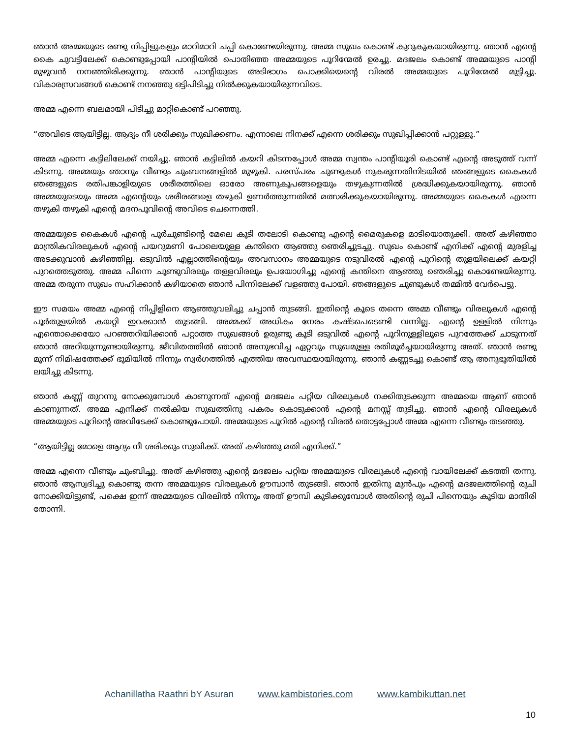ഞാൻ അമ്മയുടെ രണ്ടു നിപ്പിളുകളും മാറിമാറി ചപ്പി കൊണ്ടേയിരുന്നു. അമ്മ സുഖം കൊണ്ട് കുറുകുകയായിരുന്നു. ഞാൻ എന്റെ കൈ ചുവട്ടിലേക്ക് കൊണ്ടുപ്പോയി പാന്റിയിൽ പൊതിഞ്ഞ അമ്മയുടെ പൂറിന്മേൽ ഉരച്ചു. മദജലം കൊണ്ട് അമ്മയുടെ പാന്റി മുഴുവൻ നനഞ്ഞിരിക്കുന്നു. ഞാൻ പാന്റിയുടെ അടിഭാഗം പൊക്കിയെന്റെ വിരൽ അമ്മയുടെ പൂറിന്മേൽ മുട്ടിച്ചു. വികാരസ്രവങ്ങൾ കൊണ്ട് നനഞ്ഞു ഒട്ടിപിടിച്ചു നിൽക്കുകയായിരുന്നവിടെ.
അമ്മ എന്നെ ബലമായി പിടിച്ചു മാറ്റികൊണ്ട് പറഞ്ഞു.
“അവിടെ ആയിട്ടില്ല. ആദ്യം നീ ശരിക്കും സുഖിക്കണം. എന്നാലെ നിനക്ക് എന്നെ ശരിക്കും സുഖിപ്പിക്കാൻ പറ്റുള്ളൂ.”
അമ്മ എന്നെ കട്ടിലിലേക്ക് നയിച്ചു. ഞാൻ കട്ടിലിൽ കയറി കിടന്നപ്പോൾ അമ്മ സ്വന്തം പാന്റിയൂരി കൊണ്ട് എന്റെ അടുത്ത് വന്ന് കിടന്നു. അമ്മയും ഞാനും വീണ്ടും ചുംബനങ്ങളിൽ മുഴുകി. പരസ്പരം ചുണ്ടുകൾ നുകരുന്നതിനിടയിൽ ഞങ്ങളുടെ കൈകൾ ഞങ്ങളുടെ രതിപങ്കാളിയുടെ ശരീരത്തിലെ ഓരോ അണുകൂപങ്ങളെയും തഴുകുന്നതിൽ ശ്രദ്ധിക്കുകയായിരുന്നു. ഞാൻ അമ്മയുടെയും അമ്മ എന്റെയും ശരീരങ്ങളെ തഴുകി ഉണർത്തുന്നതിൽ മത്സരിക്കുകയായിരുന്നു. അമ്മയുടെ കൈകൾ എന്നെ തഴുകി തഴുകി എന്റെ മദനപൂവിന്റെ അവിടെ ചെന്നെത്തി.
അമ്മയുടെ കൈകൾ എന്റെ പൂർചുണ്ടിന്റെ മേലെ കൂടി തലോടി കൊണ്ടു എന്റെ മൈരുകളെ മാടിയൊതുക്കി. അത് കഴിഞ്ഞാ മാന്ത്രികവിരലുകൾ എന്റെ പയറുമണി പോലെയുള്ള കന്തിനെ ആഞ്ഞു ഞെരിച്ചുടച്ചു. സുഖം കൊണ്ട് എനിക്ക് എന്റെ മുരളിച്ച അടക്കുവാൻ കഴിഞ്ഞില്ല. ഒടുവിൽ എല്ലാത്തിന്റെയും അവസാനം അമ്മയുടെ നടുവിരൽ എന്റെ പൂറിന്റെ തുളയിലെക്ക് കയറ്റി പുറത്തെടുത്തു. അമ്മ പിന്നെ ചൂണ്ടുവിരലും തള്ളവിരലും ഉപയോഗിച്ചു എന്റെ കന്തിനെ ആഞ്ഞു ഞെരിച്ചു കൊണ്ടേയിരുന്നു. അമ്മ തരുന്ന സുഖം സഹിക്കാൻ കഴിയാതെ ഞാൻ പിന്നിലേക്ക് വളഞ്ഞു പോയി. ഞങ്ങളുടെ ചുണ്ടുകൾ തമ്മിൽ വേർപെട്ടു.
ഈ സമയം അമ്മ എന്റെ നിപ്പിളിനെ ആഞ്ഞുവലിച്ചു ചപ്പാൻ തുടങ്ങി. ഇതിന്റെ കൂടെ തന്നെ അമ്മ വീണ്ടും വിരലുകൾ എന്റെ പൂർതുളയിൽ കയറ്റി ഇറക്കാൻ തുടങ്ങി. അമ്മക്ക് അധികം നേരം കഷ്ടപെടെണ്ടി വന്നില്ല. എന്റെ ഉള്ളിൽ നിന്നും എന്തൊക്കെയോ പറഞ്ഞറിയിക്കാൻ പറ്റാത്ത സുഖങ്ങൾ ഉരുണ്ടു കൂടി ഒടുവിൽ എന്റെ പൂറിനുള്ളിലൂടെ പുറത്തേക്ക് ചാടുന്നത് ഞാൻ അറിയുന്നുണ്ടായിരുന്നു. ജീവിതത്തിൽ ഞാൻ അനുഭവിച്ച ഏറ്റവും സുഖമുള്ള രതിമൂർച്ചയായിരുന്നു അത്. ഞാൻ രണ്ടു മൂന്ന് നിമിഷത്തേക്ക് ഭൂമിയിൽ നിന്നും സ്വർഗത്തിൽ എത്തിയ അവസ്ഥയായിരുന്നു. ഞാൻ കണ്ണടച്ചു കൊണ്ട് ആ അനുഭൂതിയിൽ ലയിച്ചു കിടന്നു.
ഞാൻ കണ്ണ് തുറന്നു നോക്കുമ്പോൾ കാണുന്നത് എന്റെ മദജലം പറ്റിയ വിരലുകൾ നക്കിതുടക്കുന്ന അമ്മയെ ആണ് ഞാൻ കാണുന്നത്. അമ്മ എനിക്ക് നൽകിയ സുഖത്തിനു പകരം കൊടുക്കാൻ എന്റെ മനസ്സ് തുടിച്ചു. ഞാൻ എന്റെ വിരലുകൾ അമ്മയുടെ പൂറിന്റെ അവിടേക്ക് കൊണ്ടുപോയി. അമ്മയുടെ പൂറിൽ എന്റെ വിരൽ തൊട്ടപ്പോൾ അമ്മ എന്നെ വീണ്ടും തടഞ്ഞു.
“ആയിട്ടില്ല മോളെ ആദ്യം നീ ശരിക്കും സുഖിക്ക്. അത് കഴിഞ്ഞു മതി എനിക്ക്.”
അമ്മ എന്നെ വീണ്ടും ചുംബിച്ചു. അത് കഴിഞ്ഞു എന്റെ മദജലം പറ്റിയ അമ്മയുടെ വിരലുകൾ എന്റെ വായിലേക്ക് കടത്തി തന്നു. ഞാൻ ആസ്വദിച്ചു കൊണ്ടു തന്ന അമ്മയുടെ വിരലുകൾ ഊമ്പാൻ തുടങ്ങി. ഞാൻ ഇതിനു മുൻപും എന്റെ മദജലത്തിന്റെ രുചി നോക്കിയിട്ടുണ്ട്, പക്ഷെ ഇന്ന് അമ്മയുടെ വിരലിൽ നിന്നും അത് ഊമ്പി കുടിക്കുമ്പോൾ അതിന്റെ രുചി പിന്നെയും കൂടിയ മാതിരി തോന്നി.
Achanillatha Raathri bY Asuran www.kambistories.com www.kambikuttan.net
10